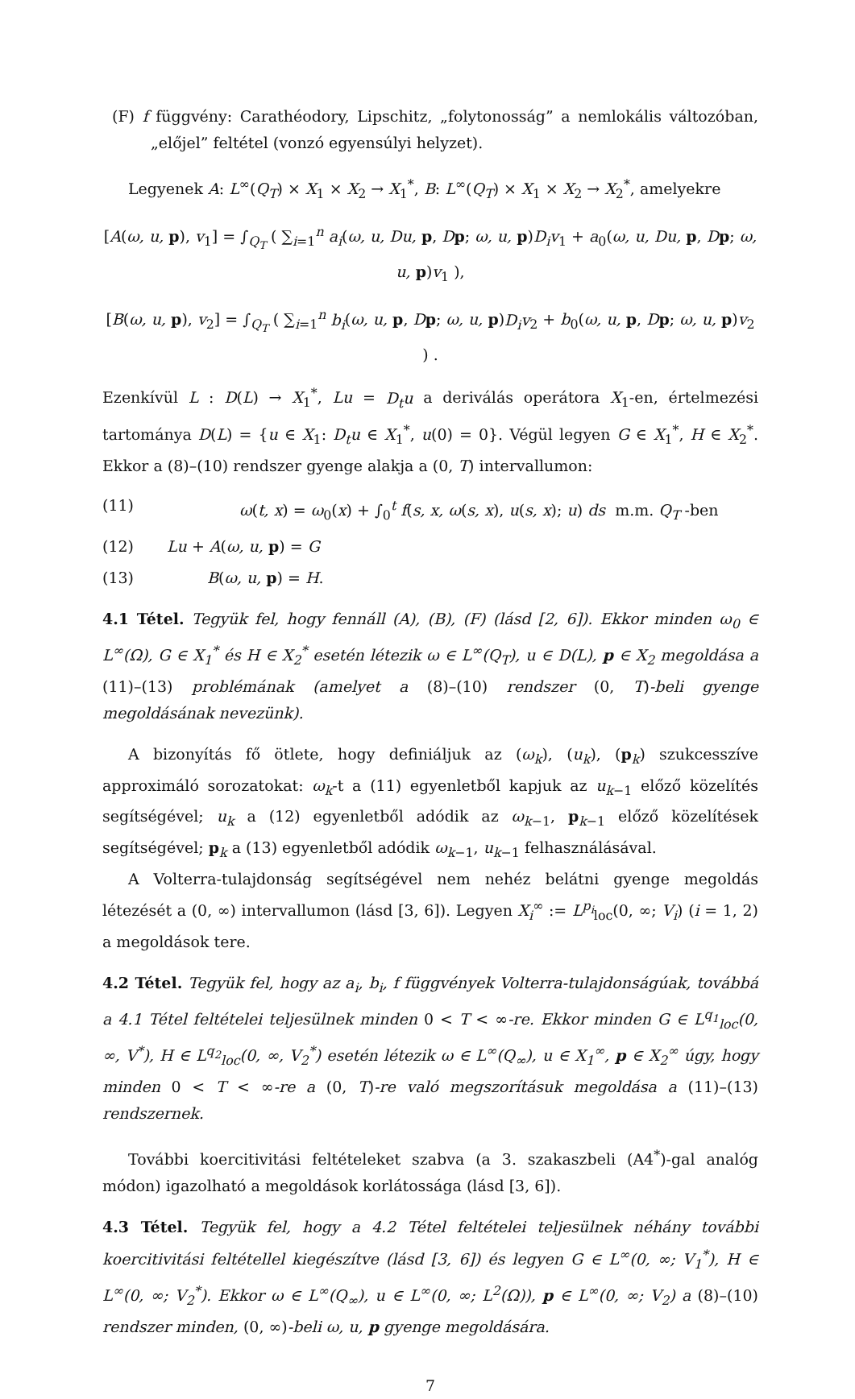(F) f függvény: Carathéodory, Lipschitz, „folytonosság” a nemlokális változóban, „előjel” feltétel (vonzó egyensúlyi helyzet).
Legyenek A: L<sup>∞</sup>(Q<sub>T</sub>) × X<sub>1</sub> × X<sub>2</sub> → X<sub>1</sub><sup>*</sup>, B: L<sup>∞</sup>(Q<sub>T</sub>) × X<sub>1</sub> × X<sub>2</sub> → X<sub>2</sub><sup>*</sup>, amelyekre
[A(ω, u, p), v<sub>1</sub>] = ∫<sub>Q<sub>T</sub></sub> ( ∑<sub>i=1</sub><sup>n</sup> a<sub>i</sub>(ω, u, Du, p, Dp; ω, u, p)D<sub>i</sub>v<sub>1</sub> + a<sub>0</sub>(ω, u, Du, p, Dp; ω, u, p)v<sub>1</sub> ),
[B(ω, u, p), v<sub>2</sub>] = ∫<sub>Q<sub>T</sub></sub> ( ∑<sub>i=1</sub><sup>n</sup> b<sub>i</sub>(ω, u, p, Dp; ω, u, p)D<sub>i</sub>v<sub>2</sub> + b<sub>0</sub>(ω, u, p, Dp; ω, u, p)v<sub>2</sub> ) .
Ezenkívül L : D(L) → X<sub>1</sub><sup>*</sup>, Lu = D<sub>t</sub>u a deriválás operátora X<sub>1</sub>-en, értelmezési tartománya D(L) = {u ∈ X<sub>1</sub>: D<sub>t</sub>u ∈ X<sub>1</sub><sup>*</sup>, u(0) = 0}. Végül legyen G ∈ X<sub>1</sub><sup>*</sup>, H ∈ X<sub>2</sub><sup>*</sup>. Ekkor a (8)–(10) rendszer gyenge alakja a (0, T) intervallumon:
(11) ω(t, x) = ω<sub>0</sub>(x) + ∫<sub>0</sub><sup>t</sup> f(s, x, ω(s, x), u(s, x); u) ds m.m. Q<sub>T</sub> -ben
(12) Lu + A(ω, u, p) = G
(13) B(ω, u, p) = H.
4.1 Tétel. Tegyük fel, hogy fennáll (A), (B), (F) (lásd [2, 6]). Ekkor minden ω<sub>0</sub> ∈ L<sup>∞</sup>(Ω), G ∈ X<sub>1</sub><sup>*</sup> és H ∈ X<sub>2</sub><sup>*</sup> esetén létezik ω ∈ L<sup>∞</sup>(Q<sub>T</sub>), u ∈ D(L), p ∈ X<sub>2</sub> megoldása a (11)–(13) problémának (amelyet a (8)–(10) rendszer (0, T)-beli gyenge megoldásának nevezünk).
A bizonyítás fő ötlete, hogy definiáljuk az (ω<sub>k</sub>), (u<sub>k</sub>), (p<sub>k</sub>) szukcesszíve approximáló sorozatokat: ω<sub>k</sub>-t a (11) egyenletből kapjuk az u<sub>k−1</sub> előző közelítés segítségével; u<sub>k</sub> a (12) egyenletből adódik az ω<sub>k−1</sub>, p<sub>k−1</sub> előző közelítések segítségével; p<sub>k</sub> a (13) egyenletből adódik ω<sub>k−1</sub>, u<sub>k−1</sub> felhasználásával.
A Volterra-tulajdonság segítségével nem nehéz belátni gyenge megoldás létezését a (0, ∞) intervallumon (lásd [3, 6]). Legyen X<sub>i</sub><sup>∞</sup> := L<sup>p<sub>i</sub></sup><sub>loc</sub>(0, ∞; V<sub>i</sub>) (i = 1, 2) a megoldások tere.
4.2 Tétel. Tegyük fel, hogy az a<sub>i</sub>, b<sub>i</sub>, f függvények Volterra-tulajdonságúak, továbbá a 4.1 Tétel feltételei teljesülnek minden 0 < T < ∞-re. Ekkor minden G ∈ L<sup>q<sub>1</sub></sup><sub>loc</sub>(0, ∞, V<sup>*</sup>), H ∈ L<sup>q<sub>2</sub></sup><sub>loc</sub>(0, ∞, V<sub>2</sub><sup>*</sup>) esetén létezik ω ∈ L<sup>∞</sup>(Q<sub>∞</sub>), u ∈ X<sub>1</sub><sup>∞</sup>, p ∈ X<sub>2</sub><sup>∞</sup> úgy, hogy minden 0 < T < ∞-re a (0, T)-re való megszorításuk megoldása a (11)–(13) rendszernek.
További koercitivitási feltételeket szabva (a 3. szakaszbeli (A4<sup>*</sup>)-gal analóg módon) igazolható a megoldások korlátossága (lásd [3, 6]).
4.3 Tétel. Tegyük fel, hogy a 4.2 Tétel feltételei teljesülnek néhány további koercitivitási feltétellel kiegészítve (lásd [3, 6]) és legyen G ∈ L<sup>∞</sup>(0, ∞; V<sub>1</sub><sup>*</sup>), H ∈ L<sup>∞</sup>(0, ∞; V<sub>2</sub><sup>*</sup>). Ekkor ω ∈ L<sup>∞</sup>(Q<sub>∞</sub>), u ∈ L<sup>∞</sup>(0, ∞; L<sup>2</sup>(Ω)), p ∈ L<sup>∞</sup>(0, ∞; V<sub>2</sub>) a (8)–(10) rendszer minden, (0, ∞)-beli ω, u, p gyenge megoldására.
7